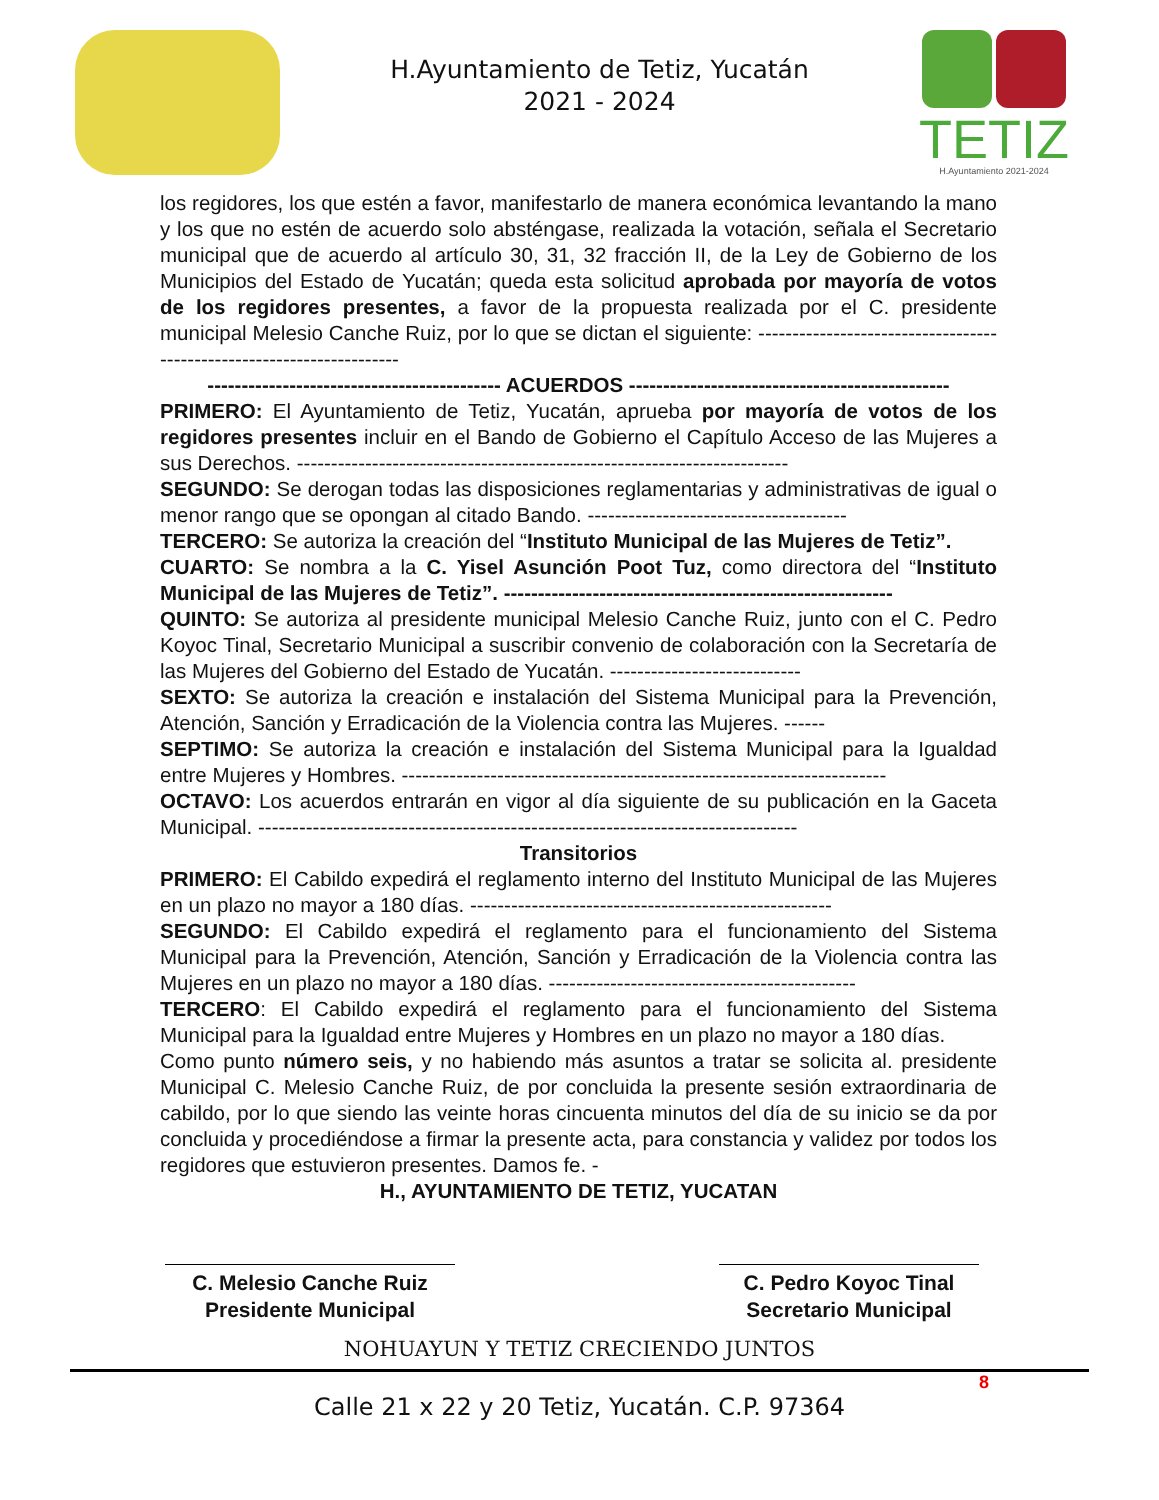H.Ayuntamiento de Tetiz, Yucatán
2021 - 2024
TETIZ
H.Ayuntamiento 2021-2024
los regidores, los que estén a favor, manifestarlo de manera económica levantando la mano y los que no estén de acuerdo solo absténgase, realizada la votación, señala el Secretario municipal que de acuerdo al artículo 30, 31, 32 fracción II, de la Ley de Gobierno de los Municipios del Estado de Yucatán; queda esta solicitud aprobada por mayoría de votos de los regidores presentes, a favor de la propuesta realizada por el C. presidente municipal Melesio Canche Ruiz, por lo que se dictan el siguiente: ----------------------------------------------------------------------
------------------------------------------- ACUERDOS -----------------------------------------------
PRIMERO: El Ayuntamiento de Tetiz, Yucatán, aprueba por mayoría de votos de los regidores presentes incluir en el Bando de Gobierno el Capítulo Acceso de las Mujeres a sus Derechos. ------------------------------------------------------------------------
SEGUNDO: Se derogan todas las disposiciones reglamentarias y administrativas de igual o menor rango que se opongan al citado Bando. --------------------------------------
TERCERO: Se autoriza la creación del “Instituto Municipal de las Mujeres de Tetiz”.
CUARTO: Se nombra a la C. Yisel Asunción Poot Tuz, como directora del “Instituto Municipal de las Mujeres de Tetiz”. ---------------------------------------------------------
QUINTO: Se autoriza al presidente municipal Melesio Canche Ruiz, junto con el C. Pedro Koyoc Tinal, Secretario Municipal a suscribir convenio de colaboración con la Secretaría de las Mujeres del Gobierno del Estado de Yucatán. ----------------------------
SEXTO: Se autoriza la creación e instalación del Sistema Municipal para la Prevención, Atención, Sanción y Erradicación de la Violencia contra las Mujeres. ------
SEPTIMO: Se autoriza la creación e instalación del Sistema Municipal para la Igualdad entre Mujeres y Hombres. -----------------------------------------------------------------------
OCTAVO: Los acuerdos entrarán en vigor al día siguiente de su publicación en la Gaceta Municipal. -------------------------------------------------------------------------------
Transitorios
PRIMERO: El Cabildo expedirá el reglamento interno del Instituto Municipal de las Mujeres en un plazo no mayor a 180 días. -----------------------------------------------------
SEGUNDO: El Cabildo expedirá el reglamento para el funcionamiento del Sistema Municipal para la Prevención, Atención, Sanción y Erradicación de la Violencia contra las Mujeres en un plazo no mayor a 180 días. ---------------------------------------------
TERCERO: El Cabildo expedirá el reglamento para el funcionamiento del Sistema Municipal para la Igualdad entre Mujeres y Hombres en un plazo no mayor a 180 días.
Como punto número seis, y no habiendo más asuntos a tratar se solicita al. presidente Municipal C. Melesio Canche Ruiz, de por concluida la presente sesión extraordinaria de cabildo, por lo que siendo las veinte horas cincuenta minutos del día de su inicio se da por concluida y procediéndose a firmar la presente acta, para constancia y validez por todos los regidores que estuvieron presentes. Damos fe. -
H., AYUNTAMIENTO DE TETIZ, YUCATAN
C. Melesio Canche Ruiz
Presidente Municipal
C. Pedro Koyoc Tinal
Secretario Municipal
NOHUAYUN Y TETIZ CRECIENDO JUNTOS
8
Calle 21 x 22 y 20 Tetiz, Yucatán. C.P. 97364